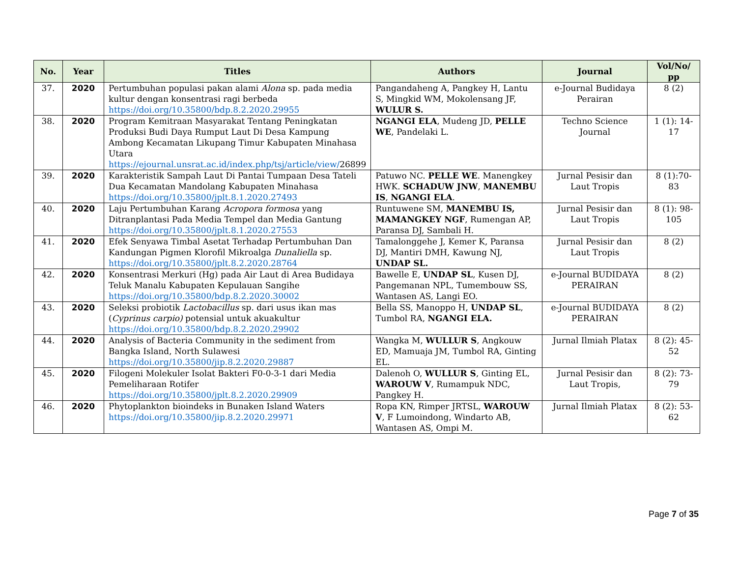| No. | Year | Titles | Authors | Journal | Vol/No/ pp |
| --- | --- | --- | --- | --- | --- |
| 37. | 2020 | Pertumbuhan populasi pakan alami Alona sp. pada media kultur dengan konsentrasi ragi berbeda https://doi.org/10.35800/bdp.8.2.2020.29955 | Pangandaheng A, Pangkey H, Lantu S, Mingkid WM, Mokolensang JF, WULUR S. | e-Journal Budidaya Perairan | 8 (2) |
| 38. | 2020 | Program Kemitraan Masyarakat Tentang Peningkatan Produksi Budi Daya Rumput Laut Di Desa Kampung Ambong Kecamatan Likupang Timur Kabupaten Minahasa Utara https://ejournal.unsrat.ac.id/index.php/tsj/article/view/ 26899 | NGANGI ELA , Mudeng JD, PELLE WE , Pandelaki L. | Techno Science Journal | 1 (1): 14-17 |
| 39. | 2020 | Karakteristik Sampah Laut Di Pantai Tumpaan Desa Tateli Dua Kecamatan Mandolang Kabupaten Minahasa https://doi.org/10.35800/jplt.8.1.2020.27493 | Patuwo NC. PELLE WE . Manengkey HWK. SCHADUW JNW , MANEMBU IS , NGANGI ELA . | Jurnal Pesisir dan Laut Tropis | 8 (1):70-83 |
| 40. | 2020 | Laju Pertumbuhan Karang Acropora formosa yang Ditranplantasi Pada Media Tempel dan Media Gantung https://doi.org/10.35800/jplt.8.1.2020.27553 | Runtuwene SM, MANEMBU IS, MAMANGKEY NGF , Rumengan AP, Paransa DJ, Sambali H. | Jurnal Pesisir dan Laut Tropis | 8 (1): 98-105 |
| 41. | 2020 | Efek Senyawa Timbal Asetat Terhadap Pertumbuhan Dan Kandungan Pigmen Klorofil Mikroalga Dunaliella sp. https://doi.org/10.35800/jplt.8.2.2020.28764 | Tamalonggehe J, Kemer K, Paransa DJ, Mantiri DMH, Kawung NJ, UNDAP SL. | Jurnal Pesisir dan Laut Tropis | 8 (2) |
| 42. | 2020 | Konsentrasi Merkuri (Hg) pada Air Laut di Area Budidaya Teluk Manalu Kabupaten Kepulauan Sangihe https://doi.org/10.35800/bdp.8.2.2020.30002 | Bawelle E, UNDAP SL , Kusen DJ, Pangemanan NPL, Tumembouw SS, Wantasen AS, Langi EO. | e-Journal BUDIDAYA PERAIRAN | 8 (2) |
| 43. | 2020 | Seleksi probiotik Lactobacillus sp. dari usus ikan mas ( Cyprinus carpio) potensial untuk akuakultur https://doi.org/10.35800/bdp.8.2.2020.29902 | Bella SS, Manoppo H, UNDAP SL , Tumbol RA, NGANGI ELA. | e-Journal BUDIDAYA PERAIRAN | 8 (2) |
| 44. | 2020 | Analysis of Bacteria Community in the sediment from Bangka Island, North Sulawesi https://doi.org/10.35800/jip.8.2.2020.29887 | Wangka M, WULLUR S , Angkouw ED, Mamuaja JM, Tumbol RA, Ginting EL. | Jurnal Ilmiah Platax | 8 (2): 45-52 |
| 45. | 2020 | Filogeni Molekuler Isolat Bakteri F0-0-3-1 dari Media Pemeliharaan Rotifer https://doi.org/10.35800/jplt.8.2.2020.29909 | Dalenoh O, WULLUR S , Ginting EL, WAROUW V , Rumampuk NDC, Pangkey H. | Jurnal Pesisir dan Laut Tropis, | 8 (2): 73-79 |
| 46. | 2020 | Phytoplankton bioindeks in Bunaken Island Waters https://doi.org/10.35800/jip.8.2.2020.29971 | Ropa KN, Rimper JRTSL, WAROUW V , F Lumoindong, Windarto AB, Wantasen AS, Ompi M. | Jurnal Ilmiah Platax | 8 (2): 53-62 |
Page 7 of 35